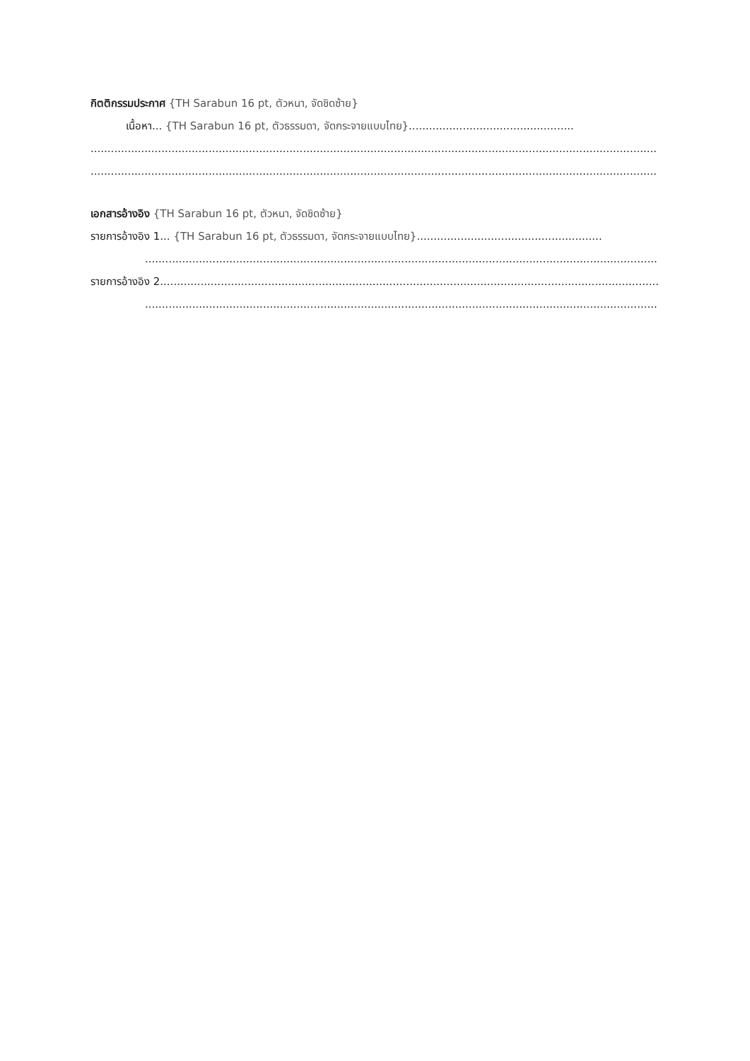กิตติกรรมประกาศ {TH Sarabun 16 pt, ตัวหนา, จัดชิดซ้าย}
เนื้อหา... {TH Sarabun 16 pt, ตัวธรรมดา, จัดกระจายแบบไทย}.................................................
........................................................................................................................................................................
........................................................................................................................................................................
เอกสารอ้างอิง {TH Sarabun 16 pt, ตัวหนา, จัดชิดซ้าย}
รายการอ้างอิง 1... {TH Sarabun 16 pt, ตัวธรรมดา, จัดกระจายแบบไทย}.......................................................
.........................................................................................................................................................
รายการอ้างอิง 2........................................................................................................................................................
.........................................................................................................................................................